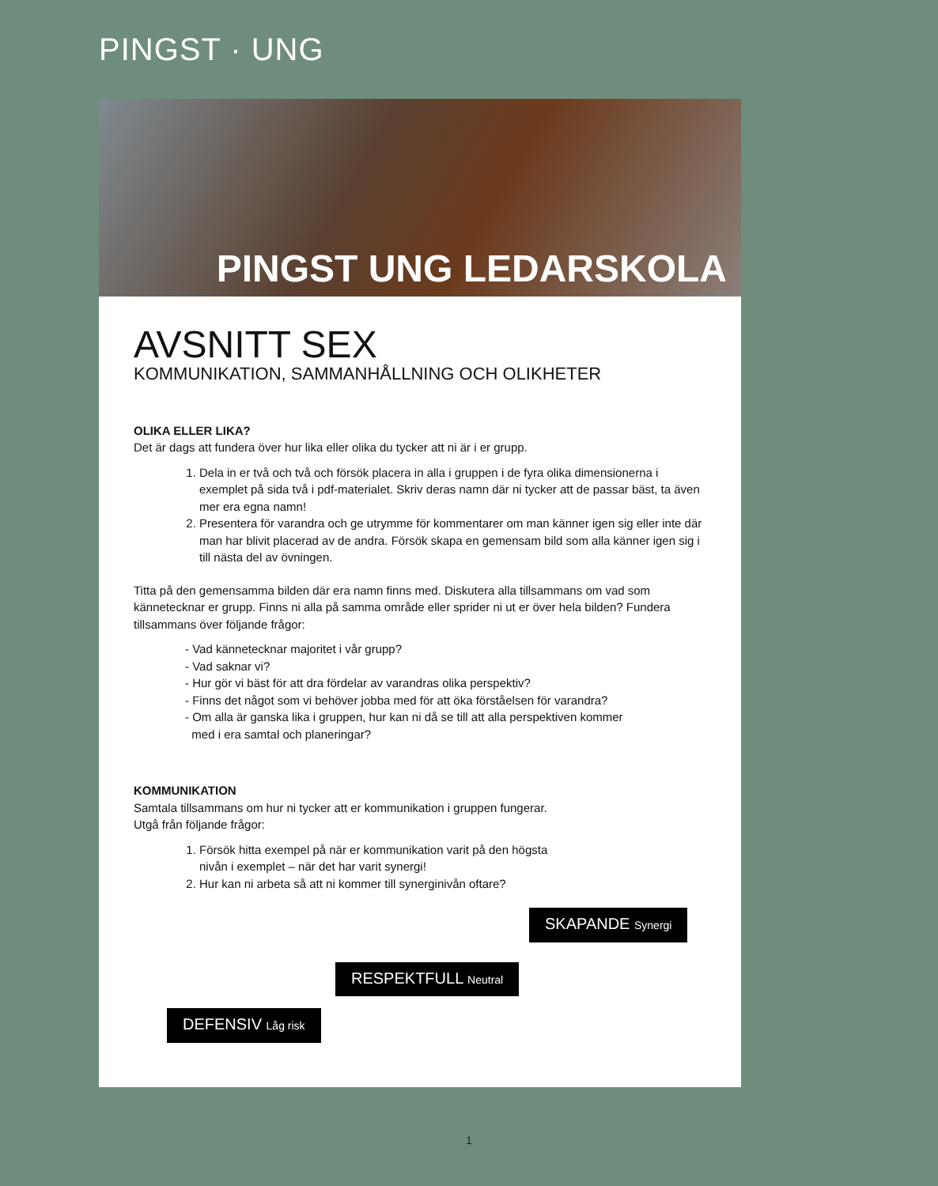PINGST · UNG
PINGST UNG LEDARSKOLA
AVSNITT SEX
KOMMUNIKATION, SAMMANHÅLLNING OCH OLIKHETER
OLIKA ELLER LIKA?
Det är dags att fundera över hur lika eller olika du tycker att ni är i er grupp.
1. Dela in er två och två och försök placera in alla i gruppen i de fyra olika dimensionerna i exemplet på sida två i pdf-materialet. Skriv deras namn där ni tycker att de passar bäst, ta även mer era egna namn!
2. Presentera för varandra och ge utrymme för kommentarer om man känner igen sig eller inte där man har blivit placerad av de andra. Försök skapa en gemensam bild som alla känner igen sig i till nästa del av övningen.
Titta på den gemensamma bilden där era namn finns med. Diskutera alla tillsammans om vad som kännetecknar er grupp. Finns ni alla på samma område eller sprider ni ut er över hela bilden? Fundera tillsammans över följande frågor:
- Vad kännetecknar majoritet i vår grupp?
- Vad saknar vi?
- Hur gör vi bäst för att dra fördelar av varandras olika perspektiv?
- Finns det något som vi behöver jobba med för att öka förståelsen för varandra?
- Om alla är ganska lika i gruppen, hur kan ni då se till att alla perspektiven kommer
med i era samtal och planeringar?
KOMMUNIKATION
Samtala tillsammans om hur ni tycker att er kommunikation i gruppen fungerar.
Utgå från följande frågor:
1. Försök hitta exempel på när er kommunikation varit på den högsta
nivån i exemplet – när det har varit synergi!
2. Hur kan ni arbeta så att ni kommer till synerginivån oftare?
SKAPANDE Synergi
RESPEKTFULL Neutral
DEFENSIV Låg risk
1